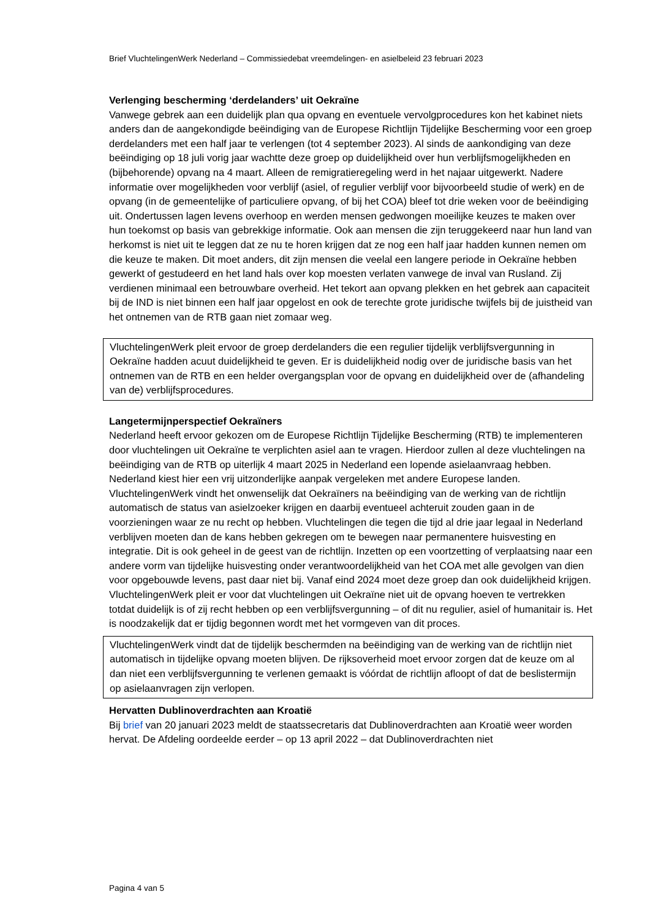Brief VluchtelingenWerk Nederland – Commissiedebat vreemdelingen- en asielbeleid 23 februari 2023
Verlenging bescherming ‘derdelanders’ uit Oekraïne
Vanwege gebrek aan een duidelijk plan qua opvang en eventuele vervolgprocedures kon het kabinet niets anders dan de aangekondigde beëindiging van de Europese Richtlijn Tijdelijke Bescherming voor een groep derdelanders met een half jaar te verlengen (tot 4 september 2023). Al sinds de aankondiging van deze beëindiging op 18 juli vorig jaar wachtte deze groep op duidelijkheid over hun verblijfsmogelijkheden en (bijbehorende) opvang na 4 maart. Alleen de remigratieregeling werd in het najaar uitgewerkt. Nadere informatie over mogelijkheden voor verblijf (asiel, of regulier verblijf voor bijvoorbeeld studie of werk) en de opvang (in de gemeentelijke of particuliere opvang, of bij het COA) bleef tot drie weken voor de beëindiging uit. Ondertussen lagen levens overhoop en werden mensen gedwongen moeilijke keuzes te maken over hun toekomst op basis van gebrekkige informatie. Ook aan mensen die zijn teruggekeerd naar hun land van herkomst is niet uit te leggen dat ze nu te horen krijgen dat ze nog een half jaar hadden kunnen nemen om die keuze te maken. Dit moet anders, dit zijn mensen die veelal een langere periode in Oekraïne hebben gewerkt of gestudeerd en het land hals over kop moesten verlaten vanwege de inval van Rusland. Zij verdienen minimaal een betrouwbare overheid. Het tekort aan opvang plekken en het gebrek aan capaciteit bij de IND is niet binnen een half jaar opgelost en ook de terechte grote juridische twijfels bij de juistheid van het ontnemen van de RTB gaan niet zomaar weg.
VluchtelingenWerk pleit ervoor de groep derdelanders die een regulier tijdelijk verblijfsvergunning in Oekraïne hadden acuut duidelijkheid te geven. Er is duidelijkheid nodig over de juridische basis van het ontnemen van de RTB en een helder overgangsplan voor de opvang en duidelijkheid over de (afhandeling van de) verblijfsprocedures.
Langetermijnperspectief Oekraïners
Nederland heeft ervoor gekozen om de Europese Richtlijn Tijdelijke Bescherming (RTB) te implementeren door vluchtelingen uit Oekraïne te verplichten asiel aan te vragen. Hierdoor zullen al deze vluchtelingen na beëindiging van de RTB op uiterlijk 4 maart 2025 in Nederland een lopende asielaanvraag hebben. Nederland kiest hier een vrij uitzonderlijke aanpak vergeleken met andere Europese landen. VluchtelingenWerk vindt het onwenselijk dat Oekraïners na beëindiging van de werking van de richtlijn automatisch de status van asielzoeker krijgen en daarbij eventueel achteruit zouden gaan in de voorzieningen waar ze nu recht op hebben. Vluchtelingen die tegen die tijd al drie jaar legaal in Nederland verblijven moeten dan de kans hebben gekregen om te bewegen naar permanentere huisvesting en integratie. Dit is ook geheel in de geest van de richtlijn. Inzetten op een voortzetting of verplaatsing naar een andere vorm van tijdelijke huisvesting onder verantwoordelijkheid van het COA met alle gevolgen van dien voor opgebouwde levens, past daar niet bij. Vanaf eind 2024 moet deze groep dan ook duidelijkheid krijgen. VluchtelingenWerk pleit er voor dat vluchtelingen uit Oekraïne niet uit de opvang hoeven te vertrekken totdat duidelijk is of zij recht hebben op een verblijfsvergunning – of dit nu regulier, asiel of humanitair is. Het is noodzakelijk dat er tijdig begonnen wordt met het vormgeven van dit proces.
VluchtelingenWerk vindt dat de tijdelijk beschermden na beëindiging van de werking van de richtlijn niet automatisch in tijdelijke opvang moeten blijven. De rijksoverheid moet ervoor zorgen dat de keuze om al dan niet een verblijfsvergunning te verlenen gemaakt is vóórdat de richtlijn afloopt of dat de beslistermijn op asielaanvragen zijn verlopen.
Hervatten Dublinoverdrachten aan Kroatië
Bij brief van 20 januari 2023 meldt de staatssecretaris dat Dublinoverdrachten aan Kroatië weer worden hervat. De Afdeling oordeelde eerder – op 13 april 2022 – dat Dublinoverdrachten niet
Pagina 4 van 5